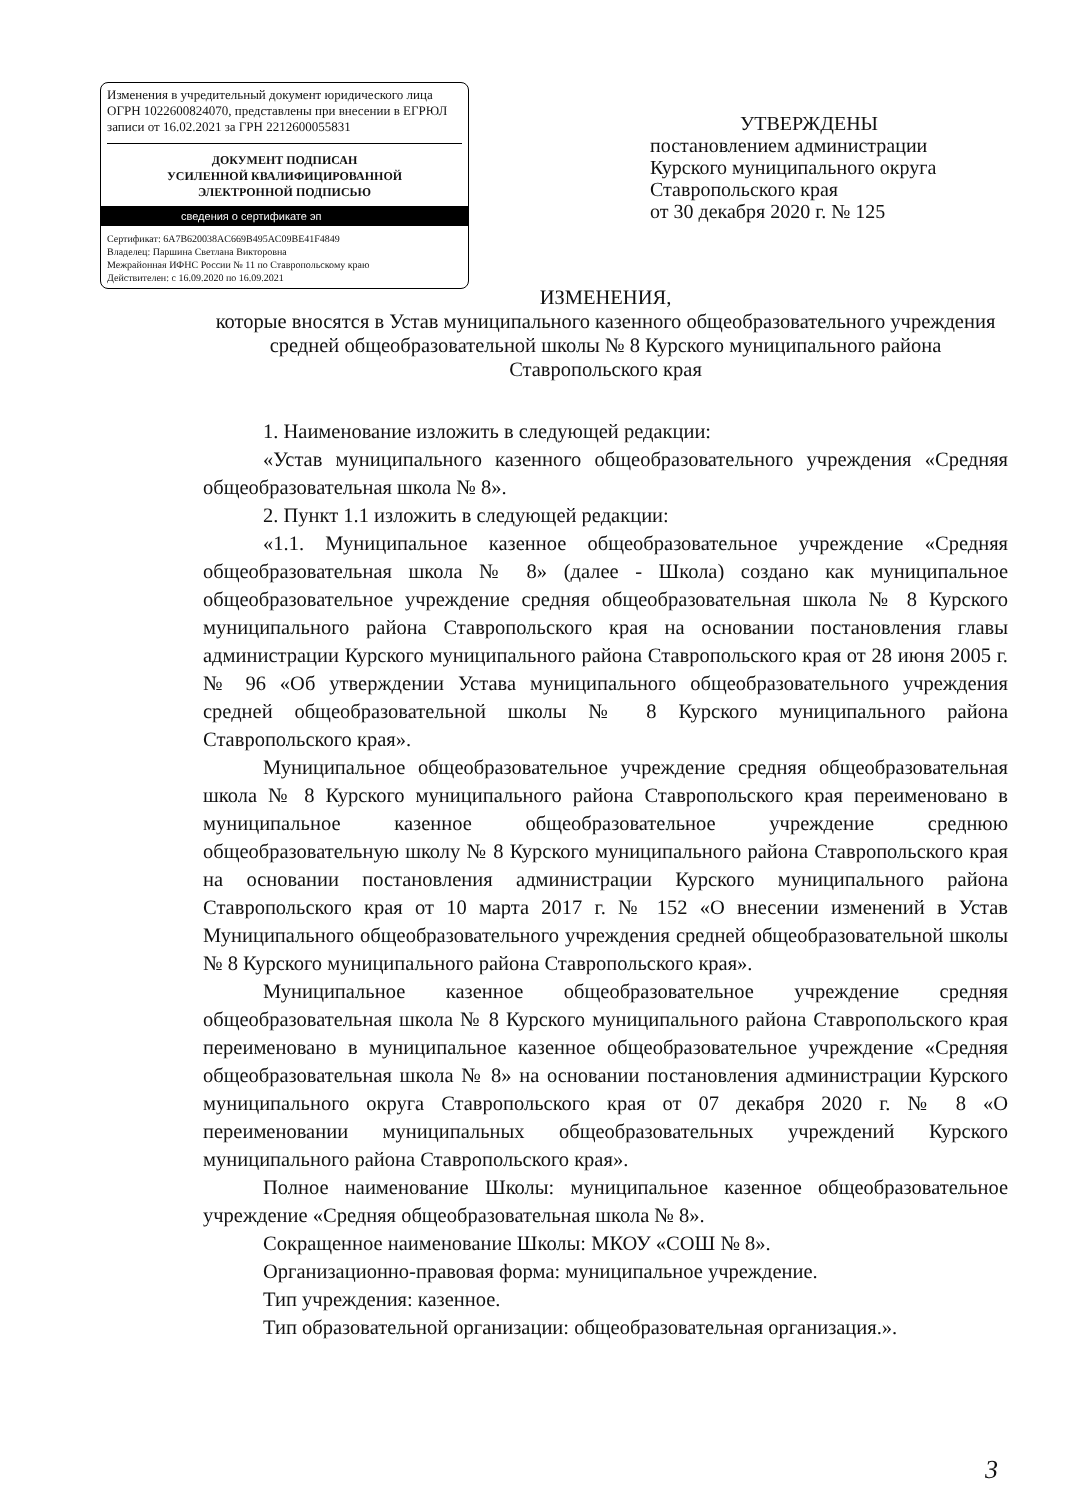Изменения в учредительный документ юридического лица ОГРН 1022600824070, представлены при внесении в ЕГРЮЛ записи от 16.02.2021 за ГРН 2212600055831
ДОКУМЕНТ ПОДПИСАН
УСИЛЕННОЙ КВАЛИФИЦИРОВАННОЙ
ЭЛЕКТРОННОЙ ПОДПИСЬЮ
сведения о сертификате эп
Сертификат: 6A7B620038AC669B495AC09BE41F4849
Владелец: Паршина Светлана Викторовна
Межрайонная ИФНС России № 11 по Ставропольскому краю
Действителен: с 16.09.2020 по 16.09.2021
УТВЕРЖДЕНЫ
постановлением администрации
Курского муниципального округа
Ставропольского края
от 30 декабря 2020 г. № 125
ИЗМЕНЕНИЯ,
которые вносятся в Устав муниципального казенного общеобразовательного учреждения средней общеобразовательной школы № 8 Курского муниципального района Ставропольского края
1. Наименование изложить в следующей редакции:
«Устав муниципального казенного общеобразовательного учреждения «Средняя общеобразовательная школа № 8».
2. Пункт 1.1 изложить в следующей редакции:
«1.1. Муниципальное казенное общеобразовательное учреждение «Средняя общеобразовательная школа № 8» (далее - Школа) создано как муниципальное общеобразовательное учреждение средняя общеобразовательная школа № 8 Курского муниципального района Ставропольского края на основании постановления главы администрации Курского муниципального района Ставропольского края от 28 июня 2005 г. № 96 «Об утверждении Устава муниципального общеобразовательного учреждения средней общеобразовательной школы № 8 Курского муниципального района Ставропольского края».
Муниципальное общеобразовательное учреждение средняя общеобразовательная школа № 8 Курского муниципального района Ставропольского края переименовано в муниципальное казенное общеобразовательное учреждение среднюю общеобразовательную школу № 8 Курского муниципального района Ставропольского края на основании постановления администрации Курского муниципального района Ставропольского края от 10 марта 2017 г. № 152 «О внесении изменений в Устав Муниципального общеобразовательного учреждения средней общеобразовательной школы № 8 Курского муниципального района Ставропольского края».
Муниципальное казенное общеобразовательное учреждение средняя общеобразовательная школа № 8 Курского муниципального района Ставропольского края переименовано в муниципальное казенное общеобразовательное учреждение «Средняя общеобразовательная школа № 8» на основании постановления администрации Курского муниципального округа Ставропольского края от 07 декабря 2020 г. № 8 «О переименовании муниципальных общеобразовательных учреждений Курского муниципального района Ставропольского края».
Полное наименование Школы: муниципальное казенное общеобразовательное учреждение «Средняя общеобразовательная школа № 8».
Сокращенное наименование Школы: МКОУ «СОШ № 8».
Организационно-правовая форма: муниципальное учреждение.
Тип учреждения: казенное.
Тип образовательной организации: общеобразовательная организация.».
3